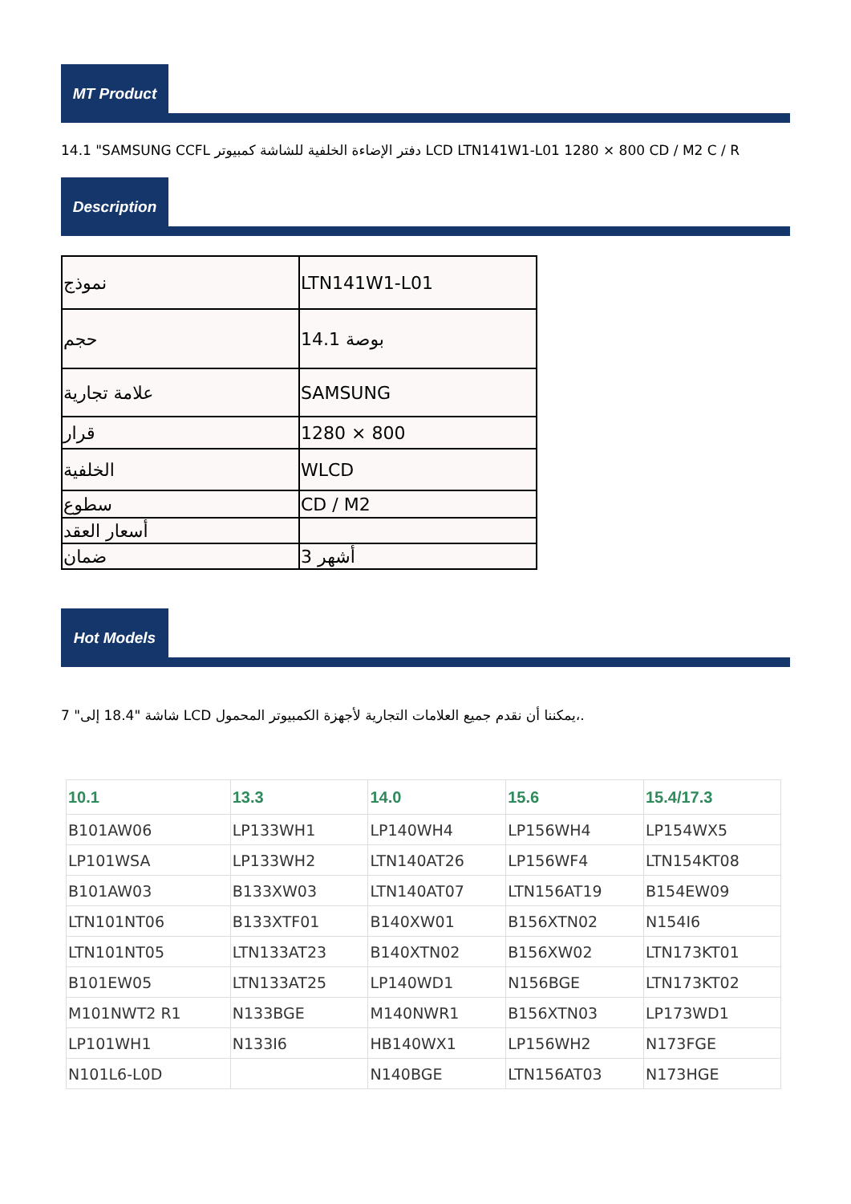MT Product
14.1 "SAMSUNG CCFL دفتر الإضاءة الخلفية للشاشة كمبيوتر LCD LTN141W1-L01 1280 × 800 CD / M2 C / R
Description
| نموذج | LTN141W1-L01 |
| حجم | 14.1 بوصة |
| علامة تجارية | SAMSUNG |
| قرار | 1280 × 800 |
| الخلفية | WLCD |
| سطوع | CD / M2 |
| أسعار العقد | |
| ضمان | 3 أشهر |
Hot Models
7 "شاشة "18.4 إلى LCD يمكننا أن نقدم جميع العلامات التجارية لأجهزة الكمبيوتر المحمول،.
| 10.1 | 13.3 | 14.0 | 15.6 | 15.4/17.3 |
| --- | --- | --- | --- | --- |
| B101AW06 | LP133WH1 | LP140WH4 | LP156WH4 | LP154WX5 |
| LP101WSA | LP133WH2 | LTN140AT26 | LP156WF4 | LTN154KT08 |
| B101AW03 | B133XW03 | LTN140AT07 | LTN156AT19 | B154EW09 |
| LTN101NT06 | B133XTF01 | B140XW01 | B156XTN02 | N154I6 |
| LTN101NT05 | LTN133AT23 | B140XTN02 | B156XW02 | LTN173KT01 |
| B101EW05 | LTN133AT25 | LP140WD1 | N156BGE | LTN173KT02 |
| M101NWT2 R1 | N133BGE | M140NWR1 | B156XTN03 | LP173WD1 |
| LP101WH1 | N133I6 | HB140WX1 | LP156WH2 | N173FGE |
| N101L6-L0D | | N140BGE | LTN156AT03 | N173HGE |